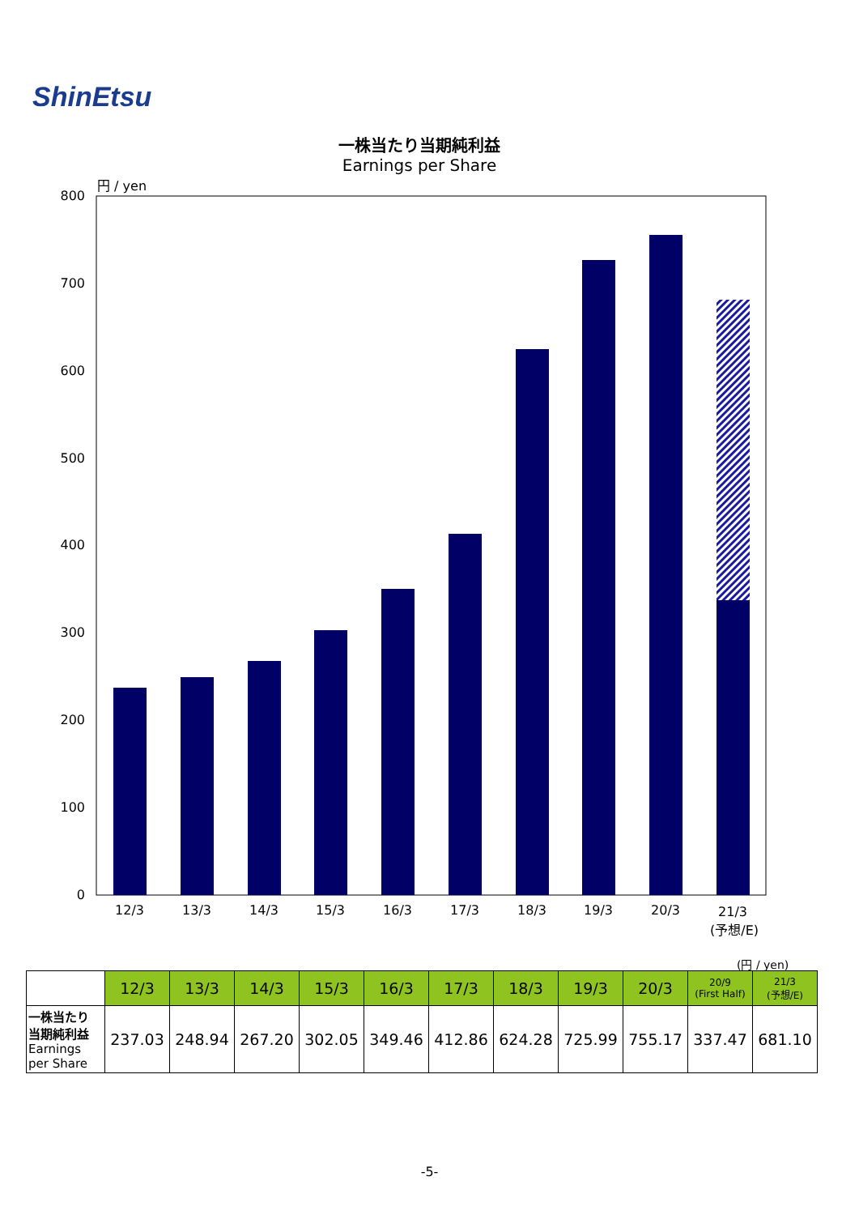ShinEtsu
一株当たり当期純利益
Earnings per Share
円 / yen
800
700
600
500
400
300
200
100
0
12/3
13/3
14/3
15/3
16/3
17/3
18/3
19/3
20/3
21/3
(予想/E)
(円 / yen)
| | 12/3 | 13/3 | 14/3 | 15/3 | 16/3 | 17/3 | 18/3 | 19/3 | 20/3 | 20/9 (First Half) | 21/3 (予想/E) |
| --- | --- | --- | --- | --- | --- | --- | --- | --- | --- | --- | --- |
| 一株当たり 当期純利益 Earnings per Share | 237.03 | 248.94 | 267.20 | 302.05 | 349.46 | 412.86 | 624.28 | 725.99 | 755.17 | 337.47 | 681.10 |
-5-